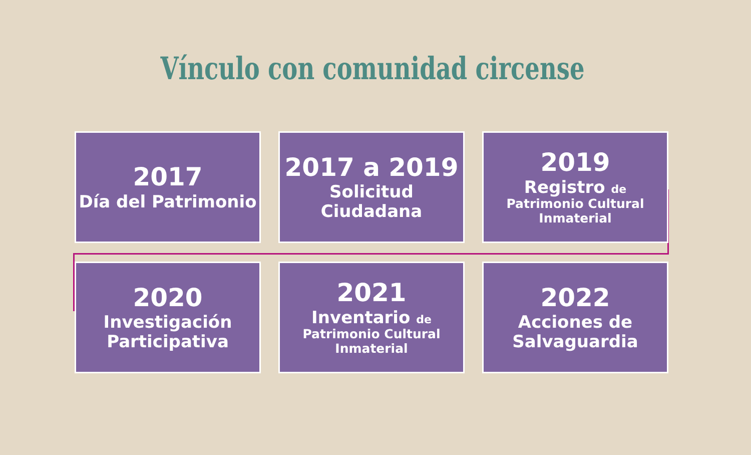Vínculo con comunidad circense
2017
Día del Patrimonio
2017 a 2019
Solicitud Ciudadana
2019
Registro de
Patrimonio Cultural Inmaterial
2020
Investigación Participativa
2021
Inventario de
Patrimonio Cultural Inmaterial
2022
Acciones de Salvaguardia